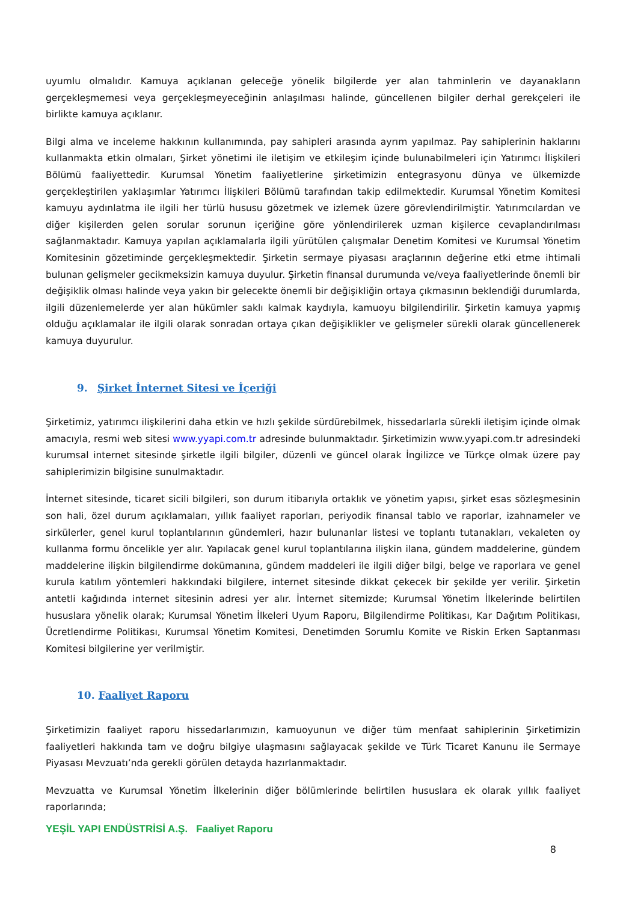uyumlu olmalıdır. Kamuya açıklanan geleceğe yönelik bilgilerde yer alan tahminlerin ve dayanakların gerçekleşmemesi veya gerçekleşmeyeceğinin anlaşılması halinde, güncellenen bilgiler derhal gerekçeleri ile birlikte kamuya açıklanır.
Bilgi alma ve inceleme hakkının kullanımında, pay sahipleri arasında ayrım yapılmaz. Pay sahiplerinin haklarını kullanmakta etkin olmaları, Şirket yönetimi ile iletişim ve etkileşim içinde bulunabilmeleri için Yatırımcı İlişkileri Bölümü faaliyettedir. Kurumsal Yönetim faaliyetlerine şirketimizin entegrasyonu dünya ve ülkemizde gerçekleştirilen yaklaşımlar Yatırımcı İlişkileri Bölümü tarafından takip edilmektedir. Kurumsal Yönetim Komitesi kamuyu aydınlatma ile ilgili her türlü hususu gözetmek ve izlemek üzere görevlendirilmiştir. Yatırımcılardan ve diğer kişilerden gelen sorular sorunun içeriğine göre yönlendirilerek uzman kişilerce cevaplandırılması sağlanmaktadır. Kamuya yapılan açıklamalarla ilgili yürütülen çalışmalar Denetim Komitesi ve Kurumsal Yönetim Komitesinin gözetiminde gerçekleşmektedir. Şirketin sermaye piyasası araçlarının değerine etki etme ihtimali bulunan gelişmeler gecikmeksizin kamuya duyulur. Şirketin finansal durumunda ve/veya faaliyetlerinde önemli bir değişiklik olması halinde veya yakın bir gelecekte önemli bir değişikliğin ortaya çıkmasının beklendiği durumlarda, ilgili düzenlemelerde yer alan hükümler saklı kalmak kaydıyla, kamuoyu bilgilendirilir. Şirketin kamuya yapmış olduğu açıklamalar ile ilgili olarak sonradan ortaya çıkan değişiklikler ve gelişmeler sürekli olarak güncellenerek kamuya duyurulur.
9. Şirket İnternet Sitesi ve İçeriği
Şirketimiz, yatırımcı ilişkilerini daha etkin ve hızlı şekilde sürdürebilmek, hissedarlarla sürekli iletişim içinde olmak amacıyla, resmi web sitesi www.yyapi.com.tr adresinde bulunmaktadır. Şirketimizin www.yyapi.com.tr adresindeki kurumsal internet sitesinde şirketle ilgili bilgiler, düzenli ve güncel olarak İngilizce ve Türkçe olmak üzere pay sahiplerimizin bilgisine sunulmaktadır.
İnternet sitesinde, ticaret sicili bilgileri, son durum itibarıyla ortaklık ve yönetim yapısı, şirket esas sözleşmesinin son hali, özel durum açıklamaları, yıllık faaliyet raporları, periyodik finansal tablo ve raporlar, izahnameler ve sirkülerler, genel kurul toplantılarının gündemleri, hazır bulunanlar listesi ve toplantı tutanakları, vekaleten oy kullanma formu öncelikle yer alır. Yapılacak genel kurul toplantılarına ilişkin ilana, gündem maddelerine, gündem maddelerine ilişkin bilgilendirme dokümanına, gündem maddeleri ile ilgili diğer bilgi, belge ve raporlara ve genel kurula katılım yöntemleri hakkındaki bilgilere, internet sitesinde dikkat çekecek bir şekilde yer verilir. Şirketin antetli kağıdında internet sitesinin adresi yer alır. İnternet sitemizde; Kurumsal Yönetim İlkelerinde belirtilen hususlara yönelik olarak; Kurumsal Yönetim İlkeleri Uyum Raporu, Bilgilendirme Politikası, Kar Dağıtım Politikası, Ücretlendirme Politikası, Kurumsal Yönetim Komitesi, Denetimden Sorumlu Komite ve Riskin Erken Saptanması Komitesi bilgilerine yer verilmiştir.
10. Faaliyet Raporu
Şirketimizin faaliyet raporu hissedarlarımızın, kamuoyunun ve diğer tüm menfaat sahiplerinin Şirketimizin faaliyetleri hakkında tam ve doğru bilgiye ulaşmasını sağlayacak şekilde ve Türk Ticaret Kanunu ile Sermaye Piyasası Mevzuatı’nda gerekli görülen detayda hazırlanmaktadır.
Mevzuatta ve Kurumsal Yönetim İlkelerinin diğer bölümlerinde belirtilen hususlara ek olarak yıllık faaliyet raporlarında;
YEŞİL YAPI ENDÜSTRİSİ A.Ş. Faaliyet Raporu
8